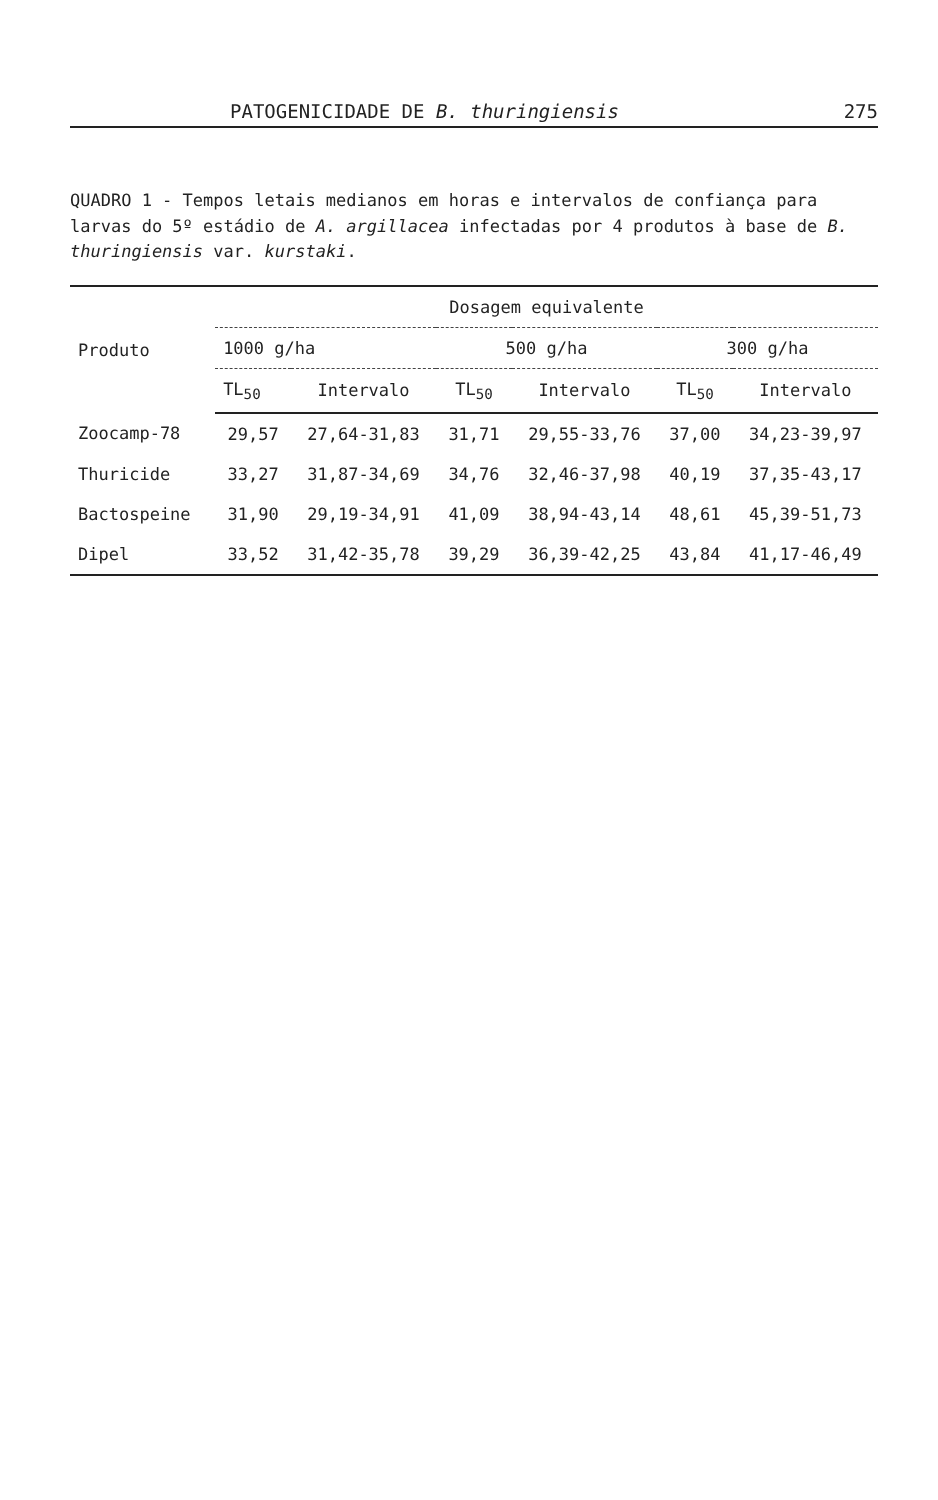PATOGENICIDADE DE B. thuringiensis 275
QUADRO 1 - Tempos letais medianos em horas e intervalos de confiança para larvas do 5º estádio de A. argillacea infectadas por 4 produtos à base de B. thuringiensis var. kurstaki.
| Produto | Dosagem equivalente | | | | | |
| --- | --- | --- | --- | --- | --- | --- |
| | 1000 g/ha | | 500 g/ha | | 300 g/ha | |
| | TL<sub>50</sub> | Intervalo | TL<sub>50</sub> | Intervalo | TL<sub>50</sub> | Intervalo |
| Zoocamp-78 | 29,57 | 27,64-31,83 | 31,71 | 29,55-33,76 | 37,00 | 34,23-39,97 |
| Thuricide | 33,27 | 31,87-34,69 | 34,76 | 32,46-37,98 | 40,19 | 37,35-43,17 |
| Bactospeine | 31,90 | 29,19-34,91 | 41,09 | 38,94-43,14 | 48,61 | 45,39-51,73 |
| Dipel | 33,52 | 31,42-35,78 | 39,29 | 36,39-42,25 | 43,84 | 41,17-46,49 |